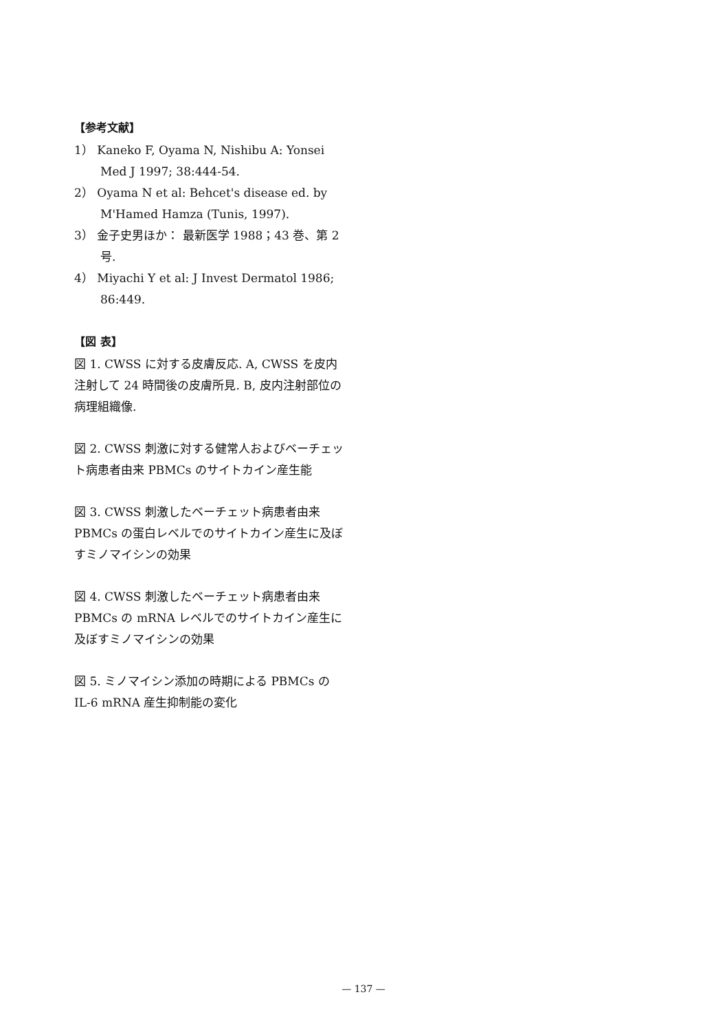【参考文献】
1） Kaneko F, Oyama N, Nishibu A: Yonsei Med J 1997; 38:444-54.
2） Oyama N et al: Behcet's disease ed. by M'Hamed Hamza (Tunis, 1997).
3） 金子史男ほか： 最新医学 1988；43 巻、第 2 号.
4） Miyachi Y et al: J Invest Dermatol 1986; 86:449.
【図 表】
図 1. CWSS に対する皮膚反応. A, CWSS を皮内注射して 24 時間後の皮膚所見. B, 皮内注射部位の病理組織像.
図 2. CWSS 刺激に対する健常人およびベーチェット病患者由来 PBMCs のサイトカイン産生能
図 3. CWSS 刺激したベーチェット病患者由来 PBMCs の蛋白レベルでのサイトカイン産生に及ぼすミノマイシンの効果
図 4. CWSS 刺激したベーチェット病患者由来 PBMCs の mRNA レベルでのサイトカイン産生に及ぼすミノマイシンの効果
図 5. ミノマイシン添加の時期による PBMCs の IL-6 mRNA 産生抑制能の変化
— 137 —